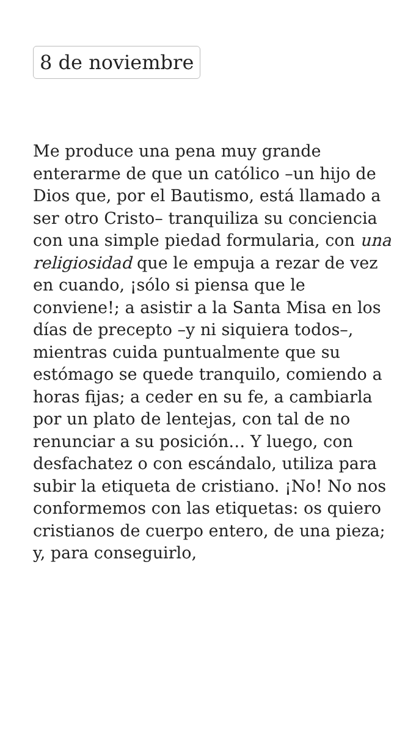8 de noviembre
Me produce una pena muy grande enterarme de que un católico –un hijo de Dios que, por el Bautismo, está llamado a ser otro Cristo– tranquiliza su conciencia con una simple piedad formularia, con una religiosidad que le empuja a rezar de vez en cuando, ¡sólo si piensa que le conviene!; a asistir a la Santa Misa en los días de precepto –y ni siquiera todos–, mientras cuida puntualmente que su estómago se quede tranquilo, comiendo a horas fijas; a ceder en su fe, a cambiarla por un plato de lentejas, con tal de no renunciar a su posición… Y luego, con desfachatez o con escándalo, utiliza para subir la etiqueta de cristiano. ¡No! No nos conformemos con las etiquetas: os quiero cristianos de cuerpo entero, de una pieza; y, para conseguirlo,